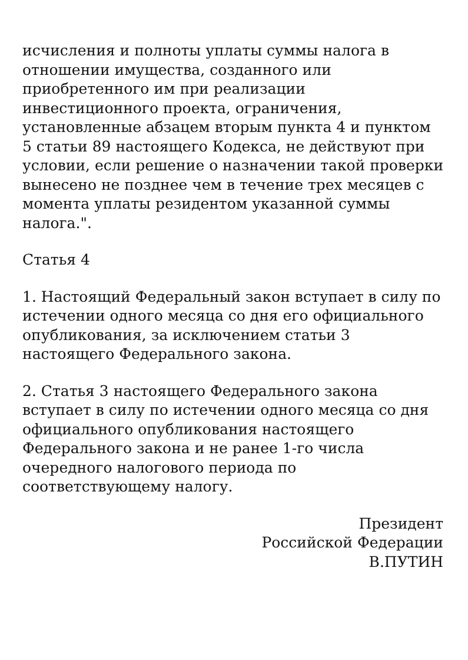исчисления и полноты уплаты суммы налога в отношении имущества, созданного или приобретенного им при реализации инвестиционного проекта, ограничения, установленные абзацем вторым пункта 4 и пунктом 5 статьи 89 настоящего Кодекса, не действуют при условии, если решение о назначении такой проверки вынесено не позднее чем в течение трех месяцев с момента уплаты резидентом указанной суммы налога.".
Статья 4
1. Настоящий Федеральный закон вступает в силу по истечении одного месяца со дня его официального опубликования, за исключением статьи 3 настоящего Федерального закона.
2. Статья 3 настоящего Федерального закона вступает в силу по истечении одного месяца со дня официального опубликования настоящего Федерального закона и не ранее 1-го числа очередного налогового периода по соответствующему налогу.
Президент
Российской Федерации
В.ПУТИН